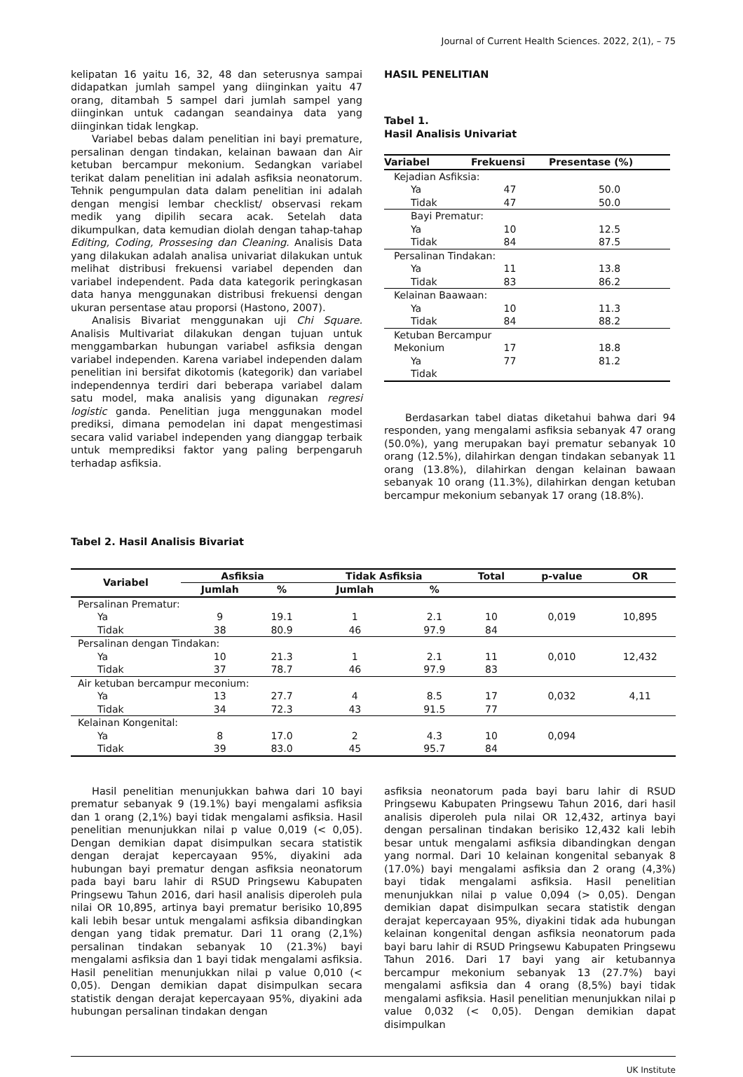Journal of Current Health Sciences. 2022, 2(1), – 75
kelipatan 16 yaitu 16, 32, 48 dan seterusnya sampai didapatkan jumlah sampel yang diinginkan yaitu 47 orang, ditambah 5 sampel dari jumlah sampel yang diinginkan untuk cadangan seandainya data yang diinginkan tidak lengkap.
Variabel bebas dalam penelitian ini bayi premature, persalinan dengan tindakan, kelainan bawaan dan Air ketuban bercampur mekonium. Sedangkan variabel terikat dalam penelitian ini adalah asfiksia neonatorum. Tehnik pengumpulan data dalam penelitian ini adalah dengan mengisi lembar checklist/ observasi rekam medik yang dipilih secara acak. Setelah data dikumpulkan, data kemudian diolah dengan tahap-tahap Editing, Coding, Prossesing dan Cleaning. Analisis Data yang dilakukan adalah analisa univariat dilakukan untuk melihat distribusi frekuensi variabel dependen dan variabel independent. Pada data kategorik peringkasan data hanya menggunakan distribusi frekuensi dengan ukuran persentase atau proporsi (Hastono, 2007).
Analisis Bivariat menggunakan uji Chi Square. Analisis Multivariat dilakukan dengan tujuan untuk menggambarkan hubungan variabel asfiksia dengan variabel independen. Karena variabel independen dalam penelitian ini bersifat dikotomis (kategorik) dan variabel independennya terdiri dari beberapa variabel dalam satu model, maka analisis yang digunakan regresi logistic ganda. Penelitian juga menggunakan model prediksi, dimana pemodelan ini dapat mengestimasi secara valid variabel independen yang dianggap terbaik untuk memprediksi faktor yang paling berpengaruh terhadap asfiksia.
HASIL PENELITIAN
Tabel 1.
Hasil Analisis Univariat
| Variabel | Frekuensi | Presentase (%) |
| --- | --- | --- |
| Kejadian Asfiksia: | | |
| Ya | 47 | 50.0 |
| Tidak | 47 | 50.0 |
| Bayi Prematur: | | |
| Ya | 10 | 12.5 |
| Tidak | 84 | 87.5 |
| Persalinan Tindakan: | | |
| Ya | 11 | 13.8 |
| Tidak | 83 | 86.2 |
| Kelainan Baawaan: | | |
| Ya | 10 | 11.3 |
| Tidak | 84 | 88.2 |
| Ketuban Bercampur | | |
| Mekonium | 17 | 18.8 |
| Ya | 77 | 81.2 |
| Tidak | | |
Berdasarkan tabel diatas diketahui bahwa dari 94 responden, yang mengalami asfiksia sebanyak 47 orang (50.0%), yang merupakan bayi prematur sebanyak 10 orang (12.5%), dilahirkan dengan tindakan sebanyak 11 orang (13.8%), dilahirkan dengan kelainan bawaan sebanyak 10 orang (11.3%), dilahirkan dengan ketuban bercampur mekonium sebanyak 17 orang (18.8%).
Tabel 2. Hasil Analisis Bivariat
| Variabel | Asfiksia | | Tidak Asfiksia | | Total | p-value | OR |
| --- | --- | --- | --- | --- | --- | --- | --- |
| | Jumlah | % | Jumlah | % | | | |
| Persalinan Prematur: | | | | | | | |
| Ya | 9 | 19.1 | 1 | 2.1 | 10 | 0,019 | 10,895 |
| Tidak | 38 | 80.9 | 46 | 97.9 | 84 | | |
| Persalinan dengan Tindakan: | | | | | | | |
| Ya | 10 | 21.3 | 1 | 2.1 | 11 | 0,010 | 12,432 |
| Tidak | 37 | 78.7 | 46 | 97.9 | 83 | | |
| Air ketuban bercampur meconium: | | | | | | | |
| Ya | 13 | 27.7 | 4 | 8.5 | 17 | 0,032 | 4,11 |
| Tidak | 34 | 72.3 | 43 | 91.5 | 77 | | |
| Kelainan Kongenital: | | | | | | | |
| Ya | 8 | 17.0 | 2 | 4.3 | 10 | 0,094 | |
| Tidak | 39 | 83.0 | 45 | 95.7 | 84 | | |
Hasil penelitian menunjukkan bahwa dari 10 bayi prematur sebanyak 9 (19.1%) bayi mengalami asfiksia dan 1 orang (2,1%) bayi tidak mengalami asfiksia. Hasil penelitian menunjukkan nilai p value 0,019 (< 0,05). Dengan demikian dapat disimpulkan secara statistik dengan derajat kepercayaan 95%, diyakini ada hubungan bayi prematur dengan asfiksia neonatorum pada bayi baru lahir di RSUD Pringsewu Kabupaten Pringsewu Tahun 2016, dari hasil analisis diperoleh pula nilai OR 10,895, artinya bayi prematur berisiko 10,895 kali lebih besar untuk mengalami asfiksia dibandingkan dengan yang tidak prematur. Dari 11 orang (2,1%) persalinan tindakan sebanyak 10 (21.3%) bayi mengalami asfiksia dan 1 bayi tidak mengalami asfiksia. Hasil penelitian menunjukkan nilai p value 0,010 (< 0,05). Dengan demikian dapat disimpulkan secara statistik dengan derajat kepercayaan 95%, diyakini ada hubungan persalinan tindakan dengan
asfiksia neonatorum pada bayi baru lahir di RSUD Pringsewu Kabupaten Pringsewu Tahun 2016, dari hasil analisis diperoleh pula nilai OR 12,432, artinya bayi dengan persalinan tindakan berisiko 12,432 kali lebih besar untuk mengalami asfiksia dibandingkan dengan yang normal. Dari 10 kelainan kongenital sebanyak 8 (17.0%) bayi mengalami asfiksia dan 2 orang (4,3%) bayi tidak mengalami asfiksia. Hasil penelitian menunjukkan nilai p value 0,094 (> 0,05). Dengan demikian dapat disimpulkan secara statistik dengan derajat kepercayaan 95%, diyakini tidak ada hubungan kelainan kongenital dengan asfiksia neonatorum pada bayi baru lahir di RSUD Pringsewu Kabupaten Pringsewu Tahun 2016. Dari 17 bayi yang air ketubannya bercampur mekonium sebanyak 13 (27.7%) bayi mengalami asfiksia dan 4 orang (8,5%) bayi tidak mengalami asfiksia. Hasil penelitian menunjukkan nilai p value 0,032 (< 0,05). Dengan demikian dapat disimpulkan
UK Institute